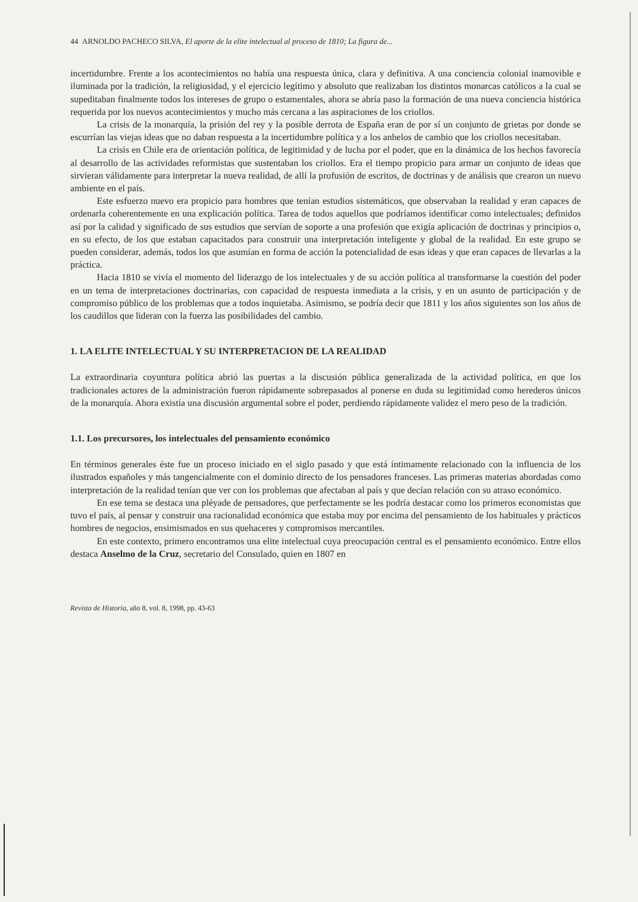44 ARNOLDO PACHECO SILVA, El aporte de la elite intelectual al proceso de 1810; La figura de...
incertidumbre. Frente a los acontecimientos no había una respuesta única, clara y definitiva. A una conciencia colonial inamovible e iluminada por la tradición, la religiosidad, y el ejercicio legítimo y absoluto que realizaban los distintos monarcas católicos a la cual se supeditaban finalmente todos los intereses de grupo o estamentales, ahora se abría paso la formación de una nueva conciencia histórica requerida por los nuevos acontecimientos y mucho más cercana a las aspiraciones de los criollos.
La crisis de la monarquía, la prisión del rey y la posible derrota de España eran de por sí un conjunto de grietas por donde se escurrían las viejas ideas que no daban respuesta a la incertidumbre política y a los anhelos de cambio que los criollos necesitaban.
La crisis en Chile era de orientación política, de legitimidad y de lucha por el poder, que en la dinámica de los hechos favorecía al desarrollo de las actividades reformistas que sustentaban los criollos. Era el tiempo propicio para armar un conjunto de ideas que sirvieran válidamente para interpretar la nueva realidad, de allí la profusión de escritos, de doctrinas y de análisis que crearon un nuevo ambiente en el país.
Este esfuerzo nuevo era propicio para hombres que tenían estudios sistemáticos, que observaban la realidad y eran capaces de ordenarla coherentemente en una explicación política. Tarea de todos aquellos que podríamos identificar como intelectuales; definidos así por la calidad y significado de sus estudios que servían de soporte a una profesión que exigía aplicación de doctrinas y principios o, en su efecto, de los que estaban capacitados para construir una interpretación inteligente y global de la realidad. En este grupo se pueden considerar, además, todos los que asumían en forma de acción la potencialidad de esas ideas y que eran capaces de llevarlas a la práctica.
Hacia 1810 se vivía el momento del liderazgo de los intelectuales y de su acción política al transformarse la cuestión del poder en un tema de interpretaciones doctrinarias, con capacidad de respuesta inmediata a la crisis, y en un asunto de participación y de compromiso público de los problemas que a todos inquietaba. Asimismo, se podría decir que 1811 y los años siguientes son los años de los caudillos que lideran con la fuerza las posibilidades del cambio.
1. LA ELITE INTELECTUAL Y SU INTERPRETACION DE LA REALIDAD
La extraordinaria coyuntura política abrió las puertas a la discusión pública generalizada de la actividad política, en que los tradicionales actores de la administración fueron rápidamente sobrepasados al ponerse en duda su legitimidad como herederos únicos de la monarquía. Ahora existía una discusión argumental sobre el poder, perdiendo rápidamente validez el mero peso de la tradición.
1.1. Los precursores, los intelectuales del pensamiento económico
En términos generales éste fue un proceso iniciado en el siglo pasado y que está íntimamente relacionado con la influencia de los ilustrados españoles y más tangencialmente con el dominio directo de los pensadores franceses. Las primeras materias abordadas como interpretación de la realidad tenían que ver con los problemas que afectaban al país y que decían relación con su atraso económico.
En ese tema se destaca una pléyade de pensadores, que perfectamente se les podría destacar como los primeros economistas que tuvo el país, al pensar y construir una racionalidad económica que estaba muy por encima del pensamiento de los habituales y prácticos hombres de negocios, ensimismados en sus quehaceres y compromisos mercantiles.
En este contexto, primero encontramos una elite intelectual cuya preocupación central es el pensamiento económico. Entre ellos destaca Anselmo de la Cruz, secretario del Consulado, quien en 1807 en
Revista de Historia, año 8, vol. 8, 1998, pp. 43-63